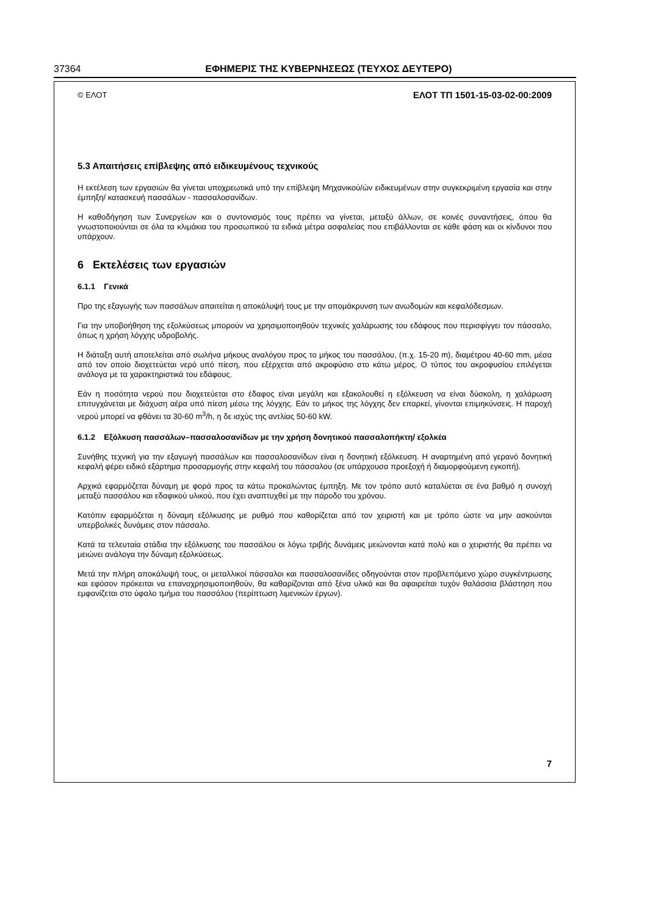37364 ΕΦΗΜΕΡΙΣ ΤΗΣ ΚΥΒΕΡΝΗΣΕΩΣ (ΤΕΥΧΟΣ ΔΕΥΤΕΡΟ)
© ΕΛΟΤ ΕΛΟΤ ΤΠ 1501-15-03-02-00:2009
5.3 Απαιτήσεις επίβλεψης από ειδικευμένους τεχνικούς
Η εκτέλεση των εργασιών θα γίνεται υποχρεωτικά υπό την επίβλεψη Μηχανικού/ών ειδικευμένων στην συγκεκριμένη εργασία και στην έμπηξη/ κατασκευή πασσάλων - πασσαλοσανίδων.
Η καθοδήγηση των Συνεργείων και ο συντονισμός τους πρέπει να γίνεται, μεταξύ άλλων, σε κοινές συναντήσεις, όπου θα γνωστοποιούνται σε όλα τα κλιμάκια του προσωπικού τα ειδικά μέτρα ασφαλείας που επιβάλλονται σε κάθε φάση και οι κίνδυνοι που υπάρχουν.
6 Εκτελέσεις των εργασιών
6.1.1 Γενικά
Προ της εξαγωγής των πασσάλων απαιτείται η αποκάλυψή τους με την απομάκρυνση των ανωδομών και κεφαλόδεσμων.
Για την υποβοήθηση της εξολκύσεως μπορούν να χρησιμοποιηθούν τεχνικές χαλάρωσης του εδάφους που περισφίγγει τον πάσσαλο, όπως η χρήση λόγχης υδροβολής.
Η διάταξη αυτή αποτελείται από σωλήνα μήκους αναλόγου προς το μήκος του πασσάλου, (π.χ. 15-20 m), διαμέτρου 40-60 mm, μέσα από τον οποίο διοχετεύεται νερό υπό πίεση, που εξέρχεται από ακροφύσιο στο κάτω μέρος. Ο τύπος του ακροφυσίου επιλέγεται ανάλογα με τα χαρακτηριστικά του εδάφους.
Εάν η ποσότητα νερού που διοχετεύεται στο έδαφος είναι μεγάλη και εξακολουθεί η εξόλκευση να είναι δύσκολη, η χαλάρωση επιτυγχάνεται με διάχυση αέρα υπό πίεση μέσω της λόγχης. Εάν το μήκος της λόγχης δεν επαρκεί, γίνονται επιμηκύνσεις. Η παροχή νερού μπορεί να φθάνει τα 30-60 m<sup>3</sup>/h, η δε ισχύς της αντλίας 50-60 kW.
6.1.2 Εξόλκυση πασσάλων–πασσαλοσανίδων με την χρήση δονητικού πασσαλοπήκτη/ εξολκέα
Συνήθης τεχνική για την εξαγωγή πασσάλων και πασσαλοσανίδων είναι η δονητική εξόλκευση. Η αναρτημένη από γερανό δονητική κεφαλή φέρει ειδικό εξάρτημα προσαρμογής στην κεφαλή του πάσσαλου (σε υπάρχουσα προεξοχή ή διαμορφούμενη εγκοπή).
Αρχικά εφαρμόζεται δύναμη με φορά προς τα κάτω προκαλώντας έμπηξη. Με τον τρόπο αυτό καταλύεται σε ένα βαθμό η συνοχή μεταξύ πασσάλου και εδαφικού υλικού, που έχει αναπτυχθεί με την πάροδο του χρόνου.
Κατόπιν εφαρμόζεται η δύναμη εξόλκυσης με ρυθμό που καθορίζεται από τον χειριστή και με τρόπο ώστε να μην ασκούνται υπερβολικές δυνάμεις στον πάσσαλο.
Κατά τα τελευταία στάδια την εξόλκυσης του πασσάλου οι λόγω τριβής δυνάμεις μειώνονται κατά πολύ και ο χειριστής θα πρέπει να μειώνει ανάλογα την δύναμη εξολκύσεως.
Μετά την πλήρη αποκάλυψή τους, οι μεταλλικοί πάσσαλοι και πασσαλοσανίδες οδηγούνται στον προβλεπόμενο χώρο συγκέντρωσης και εφόσον πρόκειται να επαναχρησιμοποιηθούν, θα καθαρίζονται από ξένα υλικά και θα αφαιρείται τυχόν θαλάσσια βλάστηση που εμφανίζεται στο ύφαλο τμήμα του πασσάλου (περίπτωση λιμενικών έργων).
7